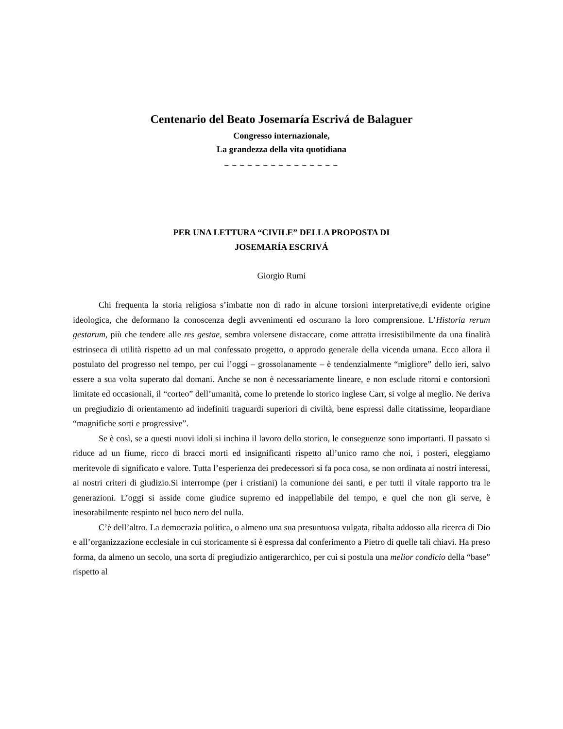Centenario del Beato Josemaría Escrivá de Balaguer
Congresso internazionale,
La grandezza della vita quotidiana
_ _ _ _ _ _ _ _ _ _ _ _ _ _ _
PER UNA LETTURA “CIVILE” DELLA PROPOSTA DI
JOSEMARÍA ESCRIVÁ
Giorgio Rumi
Chi frequenta la storia religiosa s’imbatte non di rado in alcune torsioni interpretative,di evidente origine ideologica, che deformano la conoscenza degli avvenimenti ed oscurano la loro comprensione. L’Historia rerum gestarum, più che tendere alle res gestae, sembra volersene distaccare, come attratta irresistibilmente da una finalità estrinseca di utilità rispetto ad un mal confessato progetto, o approdo generale della vicenda umana. Ecco allora il postulato del progresso nel tempo, per cui l’oggi – grossolanamente – è tendenzialmente “migliore” dello ieri, salvo essere a sua volta superato dal domani. Anche se non è necessariamente lineare, e non esclude ritorni e contorsioni limitate ed occasionali, il “corteo” dell’umanità, come lo pretende lo storico inglese Carr, si volge al meglio. Ne deriva un pregiudizio di orientamento ad indefiniti traguardi superiori di civiltà, bene espressi dalle citatissime, leopardiane “magnifiche sorti e progressive”.
Se è così, se a questi nuovi idoli si inchina il lavoro dello storico, le conseguenze sono importanti. Il passato si riduce ad un fiume, ricco di bracci morti ed insignificanti rispetto all’unico ramo che noi, i posteri, eleggiamo meritevole di significato e valore. Tutta l’esperienza dei predecessori si fa poca cosa, se non ordinata ai nostri interessi, ai nostri criteri di giudizio.Si interrompe (per i cristiani) la comunione dei santi, e per tutti il vitale rapporto tra le generazioni. L’oggi si asside come giudice supremo ed inappellabile del tempo, e quel che non gli serve, è inesorabilmente respinto nel buco nero del nulla.
C’è dell’altro. La democrazia politica, o almeno una sua presuntuosa vulgata, ribalta addosso alla ricerca di Dio e all’organizzazione ecclesiale in cui storicamente si è espressa dal conferimento a Pietro di quelle tali chiavi. Ha preso forma, da almeno un secolo, una sorta di pregiudizio antigerarchico, per cui si postula una melior condicio della “base” rispetto al